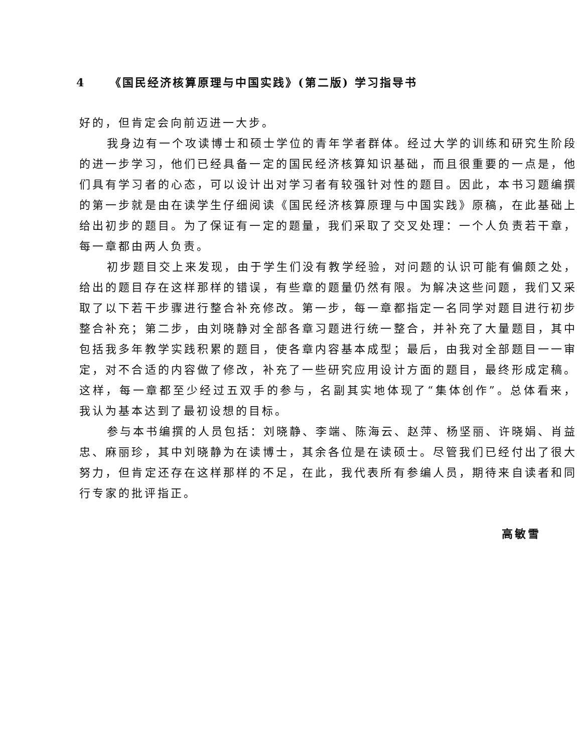4 《国民经济核算原理与中国实践》(第二版) 学习指导书
好的，但肯定会向前迈进一大步。
我身边有一个攻读博士和硕士学位的青年学者群体。经过大学的训练和研究生阶段的进一步学习，他们已经具备一定的国民经济核算知识基础，而且很重要的一点是，他们具有学习者的心态，可以设计出对学习者有较强针对性的题目。因此，本书习题编撰的第一步就是由在读学生仔细阅读《国民经济核算原理与中国实践》原稿，在此基础上给出初步的题目。为了保证有一定的题量，我们采取了交叉处理：一个人负责若干章，每一章都由两人负责。
初步题目交上来发现，由于学生们没有教学经验，对问题的认识可能有偏颇之处，给出的题目存在这样那样的错误，有些章的题量仍然有限。为解决这些问题，我们又采取了以下若干步骤进行整合补充修改。第一步，每一章都指定一名同学对题目进行初步整合补充；第二步，由刘晓静对全部各章习题进行统一整合，并补充了大量题目，其中包括我多年教学实践积累的题目，使各章内容基本成型；最后，由我对全部题目一一审定，对不合适的内容做了修改，补充了一些研究应用设计方面的题目，最终形成定稿。这样，每一章都至少经过五双手的参与，名副其实地体现了“集体创作”。总体看来，我认为基本达到了最初设想的目标。
参与本书编撰的人员包括：刘晓静、李端、陈海云、赵萍、杨坚丽、许晓娟、肖益忠、麻丽珍，其中刘晓静为在读博士，其余各位是在读硕士。尽管我们已经付出了很大努力，但肯定还存在这样那样的不足，在此，我代表所有参编人员，期待来自读者和同行专家的批评指正。
高敏雪